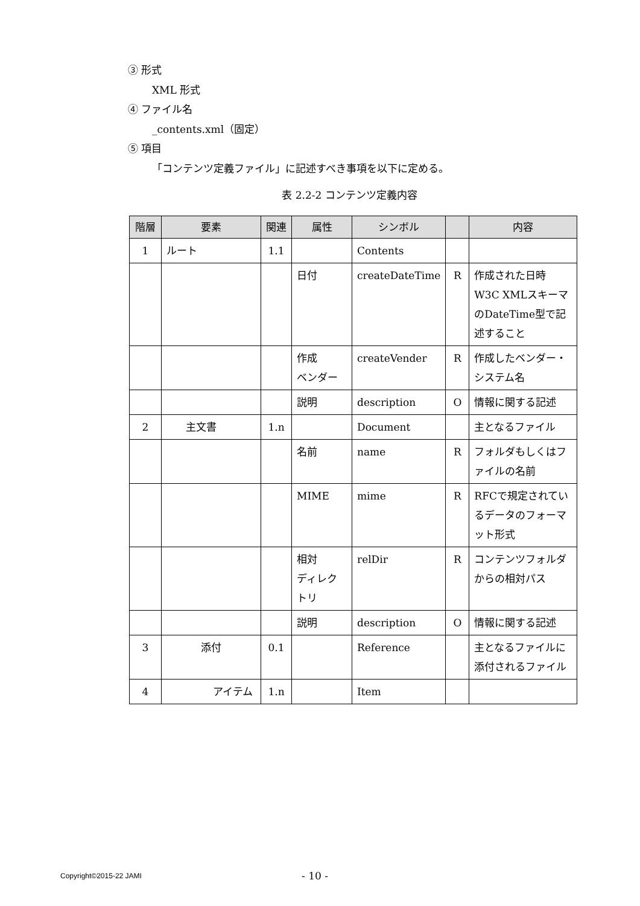③ 形式
XML 形式
④ ファイル名
_contents.xml（固定）
⑤ 項目
「コンテンツ定義ファイル」に記述すべき事項を以下に定める。
表 2.2-2 コンテンツ定義内容
| 階層 | 要素 | 関連 | 属性 | シンボル | | 内容 |
| --- | --- | --- | --- | --- | --- | --- |
| 1 | ルート | 1.1 | | Contents | | |
| | | | 日付 | createDateTime | R | 作成された日時 W3C XMLスキーマのDateTime型で記述すること |
| | | | 作成 ベンダー | createVender | R | 作成したベンダー・システム名 |
| | | | 説明 | description | O | 情報に関する記述 |
| 2 | 主文書 | 1.n | | Document | | 主となるファイル |
| | | | 名前 | name | R | フォルダもしくはファイルの名前 |
| | | | MIME | mime | R | RFCで規定されているデータのフォーマット形式 |
| | | | 相対 ディレクトリ | relDir | R | コンテンツフォルダからの相対パス |
| | | | 説明 | description | O | 情報に関する記述 |
| 3 | 添付 | 0.1 | | Reference | | 主となるファイルに添付されるファイル |
| 4 | アイテム | 1.n | | Item | | |
Copyright©2015-22 JAMI - 10 -